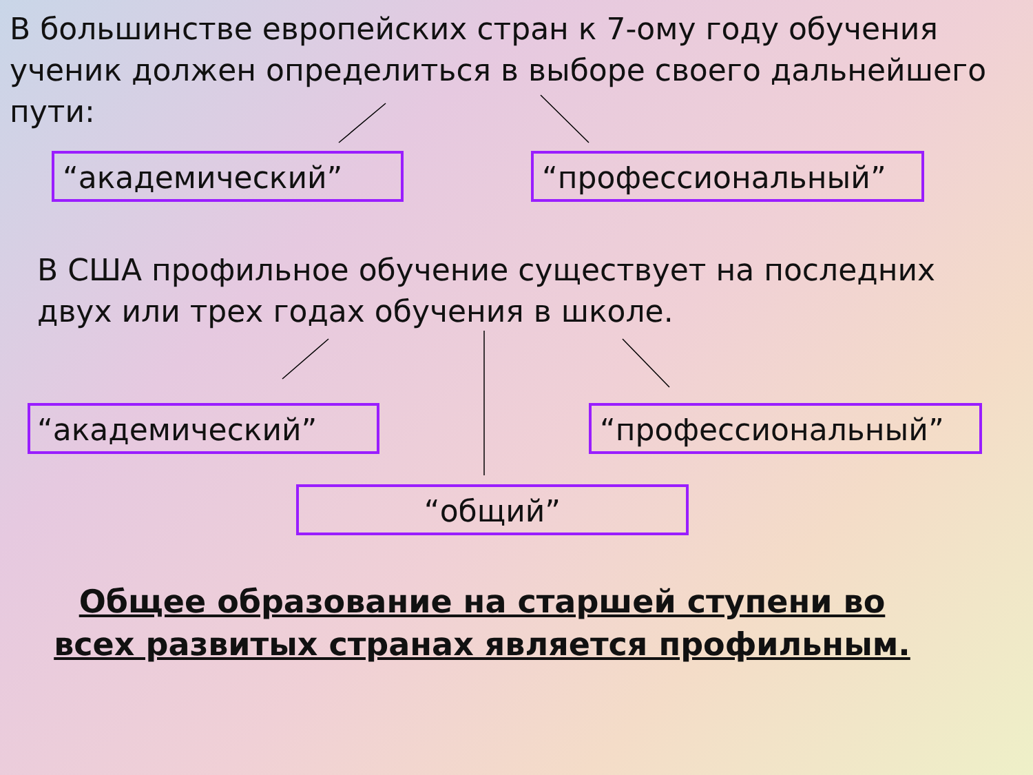В большинстве европейских стран к 7-ому году обучения ученик должен определиться в выборе своего дальнейшего пути:
“академический” “профессиональный”
В США профильное обучение существует на последних двух или трех годах обучения в школе.
“академический” “профессиональный”
“общий”
Общее образование на старшей ступени во всех развитых странах является профильным.